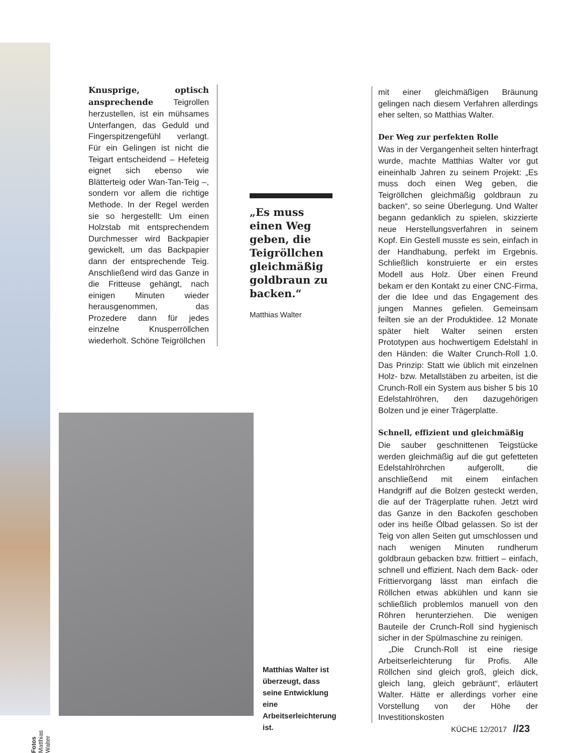Knusprige, optisch ansprechende Teigrollen herzustellen, ist ein mühsames Unterfangen, das Geduld und Fingerspitzengefühl verlangt. Für ein Gelingen ist nicht die Teigart entscheidend – Hefeteig eignet sich ebenso wie Blätterteig oder Wan-Tan-Teig –, sondern vor allem die richtige Methode. In der Regel werden sie so hergestellt: Um einen Holzstab mit entsprechendem Durchmesser wird Backpapier gewickelt, um das Backpapier dann der entsprechende Teig. Anschließend wird das Ganze in die Fritteuse gehängt, nach einigen Minuten wieder herausgenommen, das Prozedere dann für jedes einzelne Knusperröllchen wiederholt. Schöne Teigröllchen
„Es muss einen Weg geben, die Teigröllchen gleichmäßig goldbraun zu backen.“
Matthias Walter
Fotos Matthias Walter
Matthias Walter ist überzeugt, dass seine Entwicklung eine Arbeitserleichterung ist.
mit einer gleichmäßigen Bräunung gelingen nach diesem Verfahren allerdings eher selten, so Matthias Walter.
Der Weg zur perfekten Rolle
Was in der Vergangenheit selten hinterfragt wurde, machte Matthias Walter vor gut eineinhalb Jahren zu seinem Projekt: „Es muss doch einen Weg geben, die Teigröllchen gleichmäßig goldbraun zu backen“, so seine Überlegung. Und Walter begann gedanklich zu spielen, skizzierte neue Herstellungsverfahren in seinem Kopf. Ein Gestell musste es sein, einfach in der Handhabung, perfekt im Ergebnis. Schließlich konstruierte er ein erstes Modell aus Holz. Über einen Freund bekam er den Kontakt zu einer CNC-Firma, der die Idee und das Engagement des jungen Mannes gefielen. Gemeinsam feilten sie an der Produktidee. 12 Monate später hielt Walter seinen ersten Prototypen aus hochwertigem Edelstahl in den Händen: die Walter Crunch-Roll 1.0. Das Prinzip: Statt wie üblich mit einzelnen Holz- bzw. Metallstäben zu arbeiten, ist die Crunch-Roll ein System aus bisher 5 bis 10 Edelstahlröhren, den dazugehörigen Bolzen und je einer Trägerplatte.
Schnell, effizient und gleichmäßig
Die sauber geschnittenen Teigstücke werden gleichmäßig auf die gut gefetteten Edelstahlröhrchen aufgerollt, die anschließend mit einem einfachen Handgriff auf die Bolzen gesteckt werden, die auf der Trägerplatte ruhen. Jetzt wird das Ganze in den Backofen geschoben oder ins heiße Ölbad gelassen. So ist der Teig von allen Seiten gut umschlossen und nach wenigen Minuten rundherum goldbraun gebacken bzw. frittiert – einfach, schnell und effizient. Nach dem Back- oder Frittiervorgang lässt man einfach die Röllchen etwas abkühlen und kann sie schließlich problemlos manuell von den Röhren herunterziehen. Die wenigen Bauteile der Crunch-Roll sind hygienisch sicher in der Spülmaschine zu reinigen.
„Die Crunch-Roll ist eine riesige Arbeitserleichterung für Profis. Alle Röllchen sind gleich groß, gleich dick, gleich lang, gleich gebräunt“, erläutert Walter. Hätte er allerdings vorher eine Vorstellung von der Höhe der Investitionskosten
KÜCHE 12/2017 //23